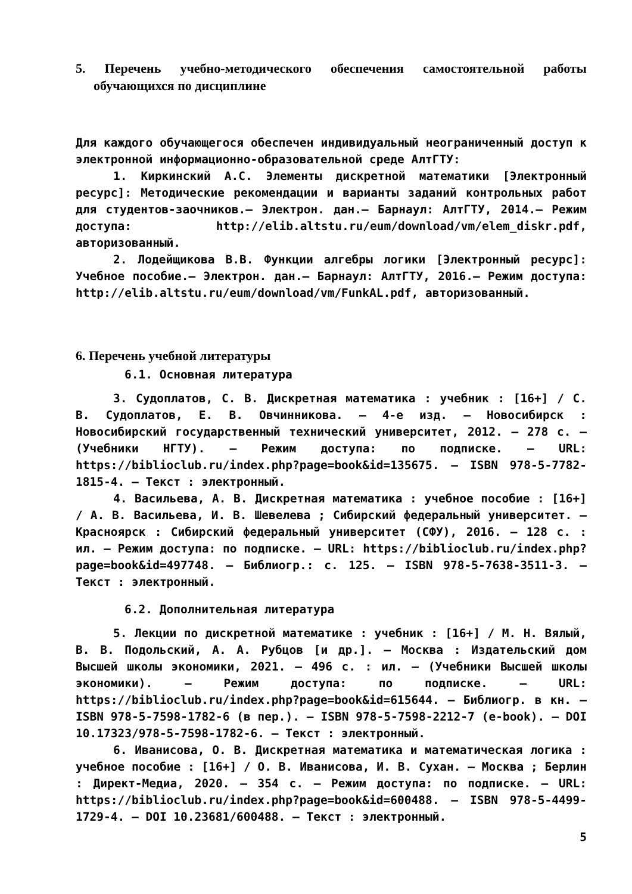5. Перечень учебно-методического обеспечения самостоятельной работы обучающихся по дисциплине
Для каждого обучающегося обеспечен индивидуальный неограниченный доступ к электронной информационно-образовательной среде АлтГТУ:
1. Киркинский А.С. Элементы дискретной математики [Электронный ресурс]: Методические рекомендации и варианты заданий контрольных работ для студентов-заочников.– Электрон. дан.– Барнаул: АлтГТУ, 2014.– Режим доступа: http://elib.altstu.ru/eum/download/vm/elem_diskr.pdf, авторизованный.
2. Лодейщикова В.В. Функции алгебры логики [Электронный ресурс]: Учебное пособие.– Электрон. дан.– Барнаул: АлтГТУ, 2016.– Режим доступа: http://elib.altstu.ru/eum/download/vm/FunkAL.pdf, авторизованный.
6. Перечень учебной литературы
6.1. Основная литература
3. Судоплатов, С. В. Дискретная математика : учебник : [16+] / С. В. Судоплатов, Е. В. Овчинникова. – 4-е изд. – Новосибирск : Новосибирский государственный технический университет, 2012. – 278 с. – (Учебники НГТУ). – Режим доступа: по подписке. – URL: https://biblioclub.ru/index.php?page=book&id=135675. – ISBN 978-5-7782-1815-4. – Текст : электронный.
4. Васильева, А. В. Дискретная математика : учебное пособие : [16+] / А. В. Васильева, И. В. Шевелева ; Сибирский федеральный университет. – Красноярск : Сибирский федеральный университет (СФУ), 2016. – 128 с. : ил. – Режим доступа: по подписке. – URL: https://biblioclub.ru/index.php?page=book&id=497748. – Библиогр.: с. 125. – ISBN 978-5-7638-3511-3. – Текст : электронный.
6.2. Дополнительная литература
5. Лекции по дискретной математике : учебник : [16+] / М. Н. Вялый, В. В. Подольский, А. А. Рубцов [и др.]. – Москва : Издательский дом Высшей школы экономики, 2021. – 496 с. : ил. – (Учебники Высшей школы экономики). – Режим доступа: по подписке. – URL: https://biblioclub.ru/index.php?page=book&id=615644. – Библиогр. в кн. – ISBN 978-5-7598-1782-6 (в пер.). – ISBN 978-5-7598-2212-7 (e-book). – DOI 10.17323/978-5-7598-1782-6. – Текст : электронный.
6. Иванисова, О. В. Дискретная математика и математическая логика : учебное пособие : [16+] / О. В. Иванисова, И. В. Сухан. – Москва ; Берлин : Директ-Медиа, 2020. – 354 с. – Режим доступа: по подписке. – URL: https://biblioclub.ru/index.php?page=book&id=600488. – ISBN 978-5-4499-1729-4. – DOI 10.23681/600488. – Текст : электронный.
5